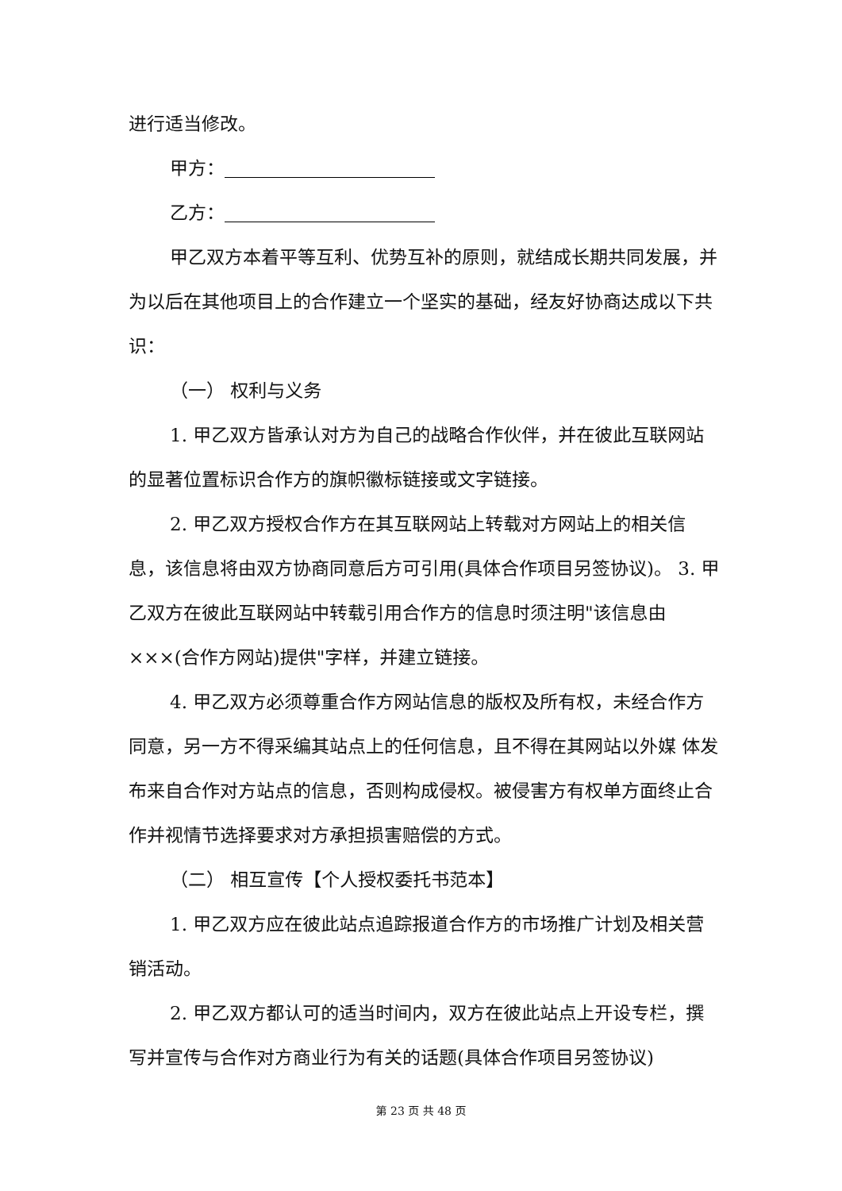进行适当修改。
甲方：
乙方：
甲乙双方本着平等互利、优势互补的原则，就结成长期共同发展，并为以后在其他项目上的合作建立一个坚实的基础，经友好协商达成以下共识：
（一） 权利与义务
1. 甲乙双方皆承认对方为自己的战略合作伙伴，并在彼此互联网站的显著位置标识合作方的旗帜徽标链接或文字链接。
2. 甲乙双方授权合作方在其互联网站上转载对方网站上的相关信息，该信息将由双方协商同意后方可引用(具体合作项目另签协议)。 3. 甲乙双方在彼此互联网站中转载引用合作方的信息时须注明"该信息由×××(合作方网站)提供"字样，并建立链接。
4. 甲乙双方必须尊重合作方网站信息的版权及所有权，未经合作方同意，另一方不得采编其站点上的任何信息，且不得在其网站以外媒 体发布来自合作对方站点的信息，否则构成侵权。被侵害方有权单方面终止合作并视情节选择要求对方承担损害赔偿的方式。
（二） 相互宣传【个人授权委托书范本】
1. 甲乙双方应在彼此站点追踪报道合作方的市场推广计划及相关营销活动。
2. 甲乙双方都认可的适当时间内，双方在彼此站点上开设专栏，撰写并宣传与合作对方商业行为有关的话题(具体合作项目另签协议)
第 23 页 共 48 页